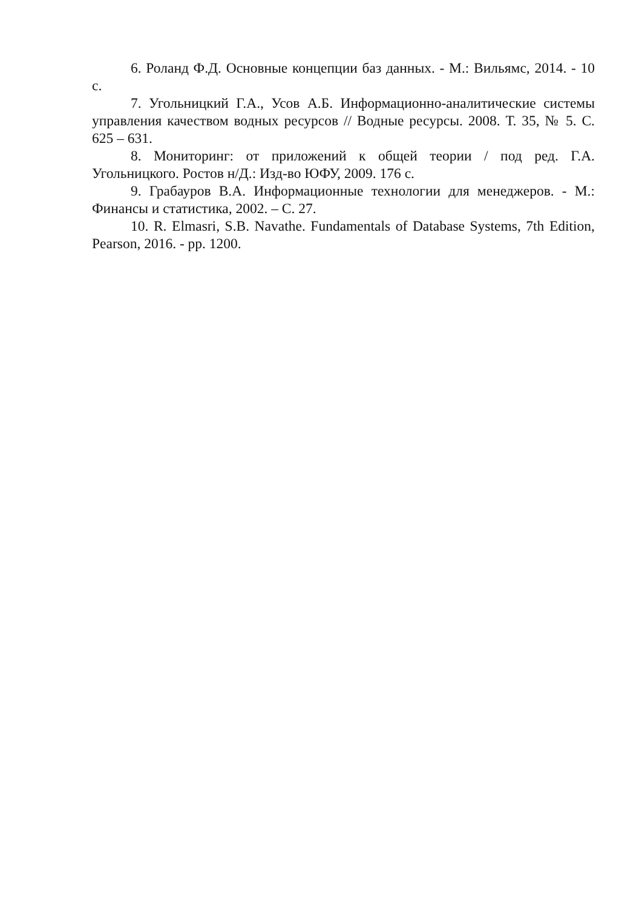6. Роланд Ф.Д. Основные концепции баз данных. - М.: Вильямс, 2014. - 10 с.
7. Угольницкий Г.А., Усов А.Б. Информационно-аналитические системы управления качеством водных ресурсов // Водные ресурсы. 2008. Т. 35, № 5. С. 625 – 631.
8. Мониторинг: от приложений к общей теории / под ред. Г.А. Угольницкого. Ростов н/Д.: Изд-во ЮФУ, 2009. 176 с.
9. Грабауров В.А. Информационные технологии для менеджеров. - М.: Финансы и статистика, 2002. – С. 27.
10. R. Elmasri, S.B. Navathe. Fundamentals of Database Systems, 7th Edition, Pearson, 2016. - pp. 1200.